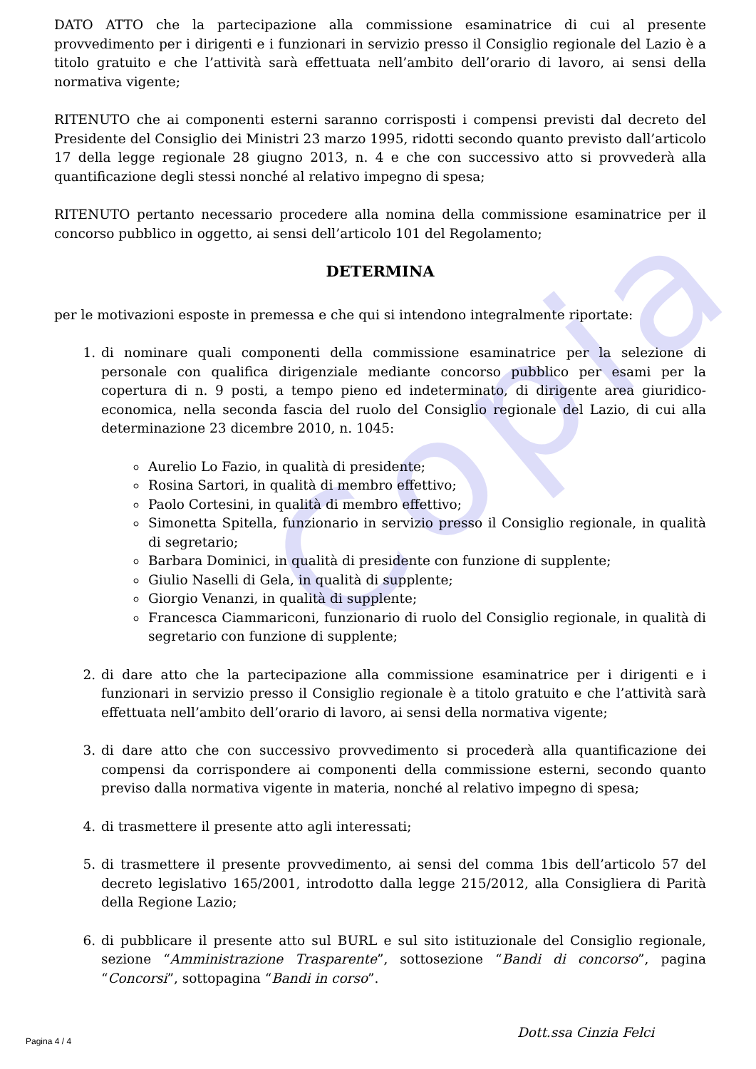Copia
DATO ATTO che la partecipazione alla commissione esaminatrice di cui al presente provvedimento per i dirigenti e i funzionari in servizio presso il Consiglio regionale del Lazio è a titolo gratuito e che l’attività sarà effettuata nell’ambito dell’orario di lavoro, ai sensi della normativa vigente;
RITENUTO che ai componenti esterni saranno corrisposti i compensi previsti dal decreto del Presidente del Consiglio dei Ministri 23 marzo 1995, ridotti secondo quanto previsto dall’articolo 17 della legge regionale 28 giugno 2013, n. 4 e che con successivo atto si provvederà alla quantificazione degli stessi nonché al relativo impegno di spesa;
RITENUTO pertanto necessario procedere alla nomina della commissione esaminatrice per il concorso pubblico in oggetto, ai sensi dell’articolo 101 del Regolamento;
DETERMINA
per le motivazioni esposte in premessa e che qui si intendono integralmente riportate:
1. di nominare quali componenti della commissione esaminatrice per la selezione di personale con qualifica dirigenziale mediante concorso pubblico per esami per la copertura di n. 9 posti, a tempo pieno ed indeterminato, di dirigente area giuridico-economica, nella seconda fascia del ruolo del Consiglio regionale del Lazio, di cui alla determinazione 23 dicembre 2010, n. 1045:
Aurelio Lo Fazio, in qualità di presidente;
Rosina Sartori, in qualità di membro effettivo;
Paolo Cortesini, in qualità di membro effettivo;
Simonetta Spitella, funzionario in servizio presso il Consiglio regionale, in qualità di segretario;
Barbara Dominici, in qualità di presidente con funzione di supplente;
Giulio Naselli di Gela, in qualità di supplente;
Giorgio Venanzi, in qualità di supplente;
Francesca Ciammariconi, funzionario di ruolo del Consiglio regionale, in qualità di segretario con funzione di supplente;
2. di dare atto che la partecipazione alla commissione esaminatrice per i dirigenti e i funzionari in servizio presso il Consiglio regionale è a titolo gratuito e che l’attività sarà effettuata nell’ambito dell’orario di lavoro, ai sensi della normativa vigente;
3. di dare atto che con successivo provvedimento si procederà alla quantificazione dei compensi da corrispondere ai componenti della commissione esterni, secondo quanto previso dalla normativa vigente in materia, nonché al relativo impegno di spesa;
4. di trasmettere il presente atto agli interessati;
5. di trasmettere il presente provvedimento, ai sensi del comma 1bis dell’articolo 57 del decreto legislativo 165/2001, introdotto dalla legge 215/2012, alla Consigliera di Parità della Regione Lazio;
6. di pubblicare il presente atto sul BURL e sul sito istituzionale del Consiglio regionale, sezione “Amministrazione Trasparente”, sottosezione “Bandi di concorso”, pagina “Concorsi”, sottopagina “Bandi in corso”.
Dott.ssa Cinzia Felci
Pagina 4 / 4